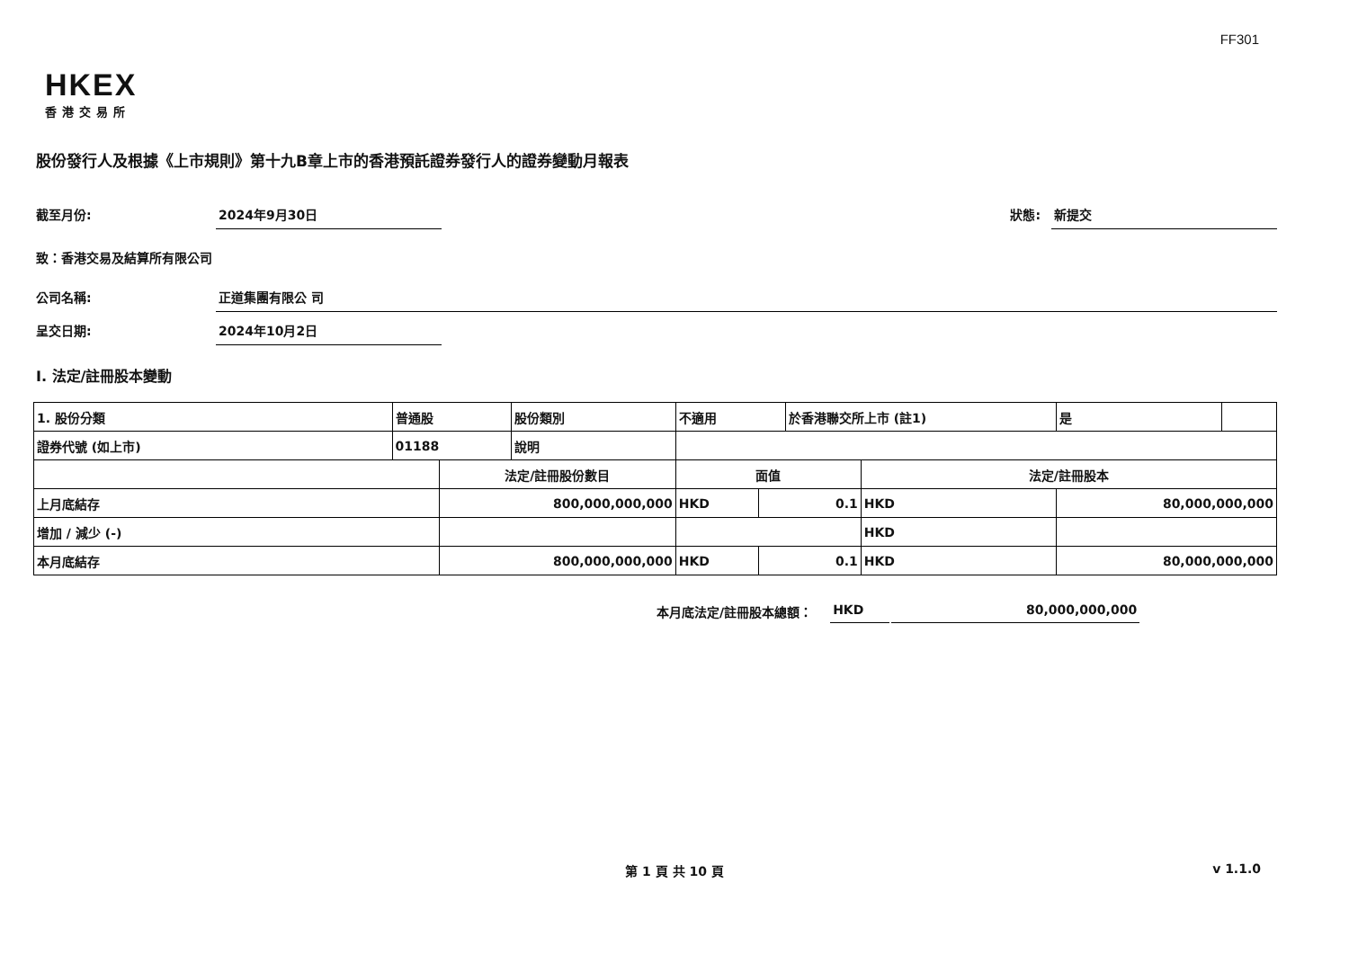FF301
HKEX
香港交易所
股份發行人及根據《上市規則》第十九B章上市的香港預託證券發行人的證券變動月報表
截至月份: 2024年9月30日 狀態: 新提交
致：香港交易及結算所有限公司
公司名稱: 正道集團有限公 司
呈交日期: 2024年10月2日
I. 法定/註冊股本變動
| 1. 股份分類 | 普通股 | | 股份類別 | 不適用 | | 於香港聯交所上市 (註1) | | 是 | |
| 證券代號 (如上市) | 01188 | | 說明 | | | | | | |
| | | 法定/註冊股份數目 | | 面值 | | | 法定/註冊股本 | | |
| 上月底結存 | | 800,000,000,000 | | HKD | 0.1 | | HKD | 80,000,000,000 | |
| 增加 / 減少 (-) | | | | | | | HKD | | |
| 本月底結存 | | 800,000,000,000 | | HKD | 0.1 | | HKD | 80,000,000,000 | |
本月底法定/註冊股本總額： HKD 80,000,000,000
第 1 頁 共 10 頁 v 1.1.0